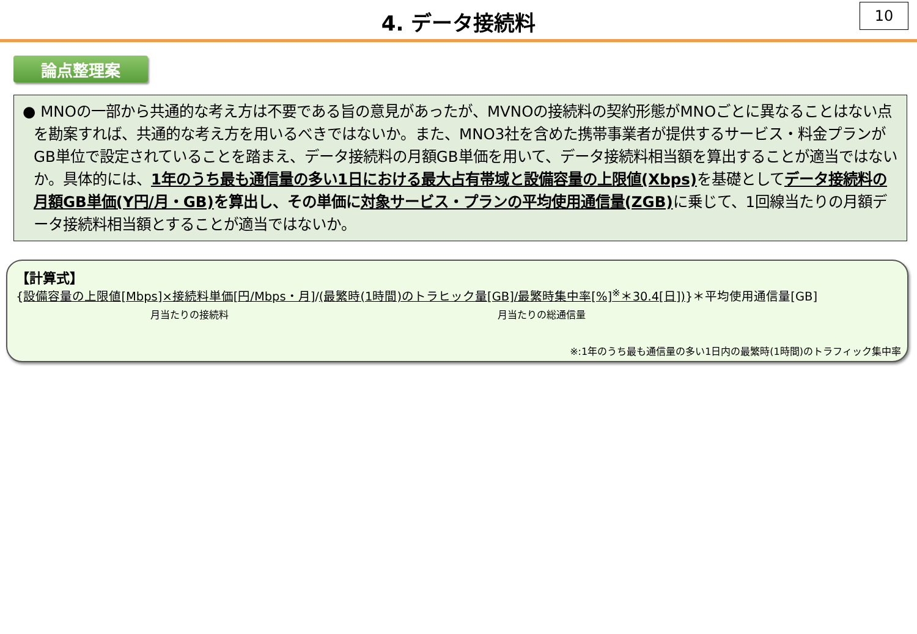4. データ接続料
10
論点整理案
● MNOの一部から共通的な考え方は不要である旨の意見があったが、MVNOの接続料の契約形態がMNOごとに異なることはない点を勘案すれば、共通的な考え方を用いるべきではないか。また、MNO3社を含めた携帯事業者が提供するサービス・料金プランがGB単位で設定されていることを踏まえ、データ接続料の月額GB単価を用いて、データ接続料相当額を算出することが適当ではないか。具体的には、1年のうち最も通信量の多い1日における最大占有帯域と設備容量の上限値(Xbps) を基礎としてデータ接続料の月額GB単価(Y円/月・GB) を算出し、その単価に対象サービス・プランの平均使用通信量(ZGB) に乗じて、1回線当たりの月額データ接続料相当額とすることが適当ではないか。
【計算式】
{設備容量の上限値[Mbps]×接続料単価[円/Mbps・月]/(最繁時(1時間)のトラヒック量[GB]/最繁時集中率[%]<sup>※</sup>＊30.4[日])}＊平均使用通信量[GB]
月当たりの接続料 月当たりの総通信量
※:1年のうち最も通信量の多い1日内の最繁時(1時間)のトラフィック集中率